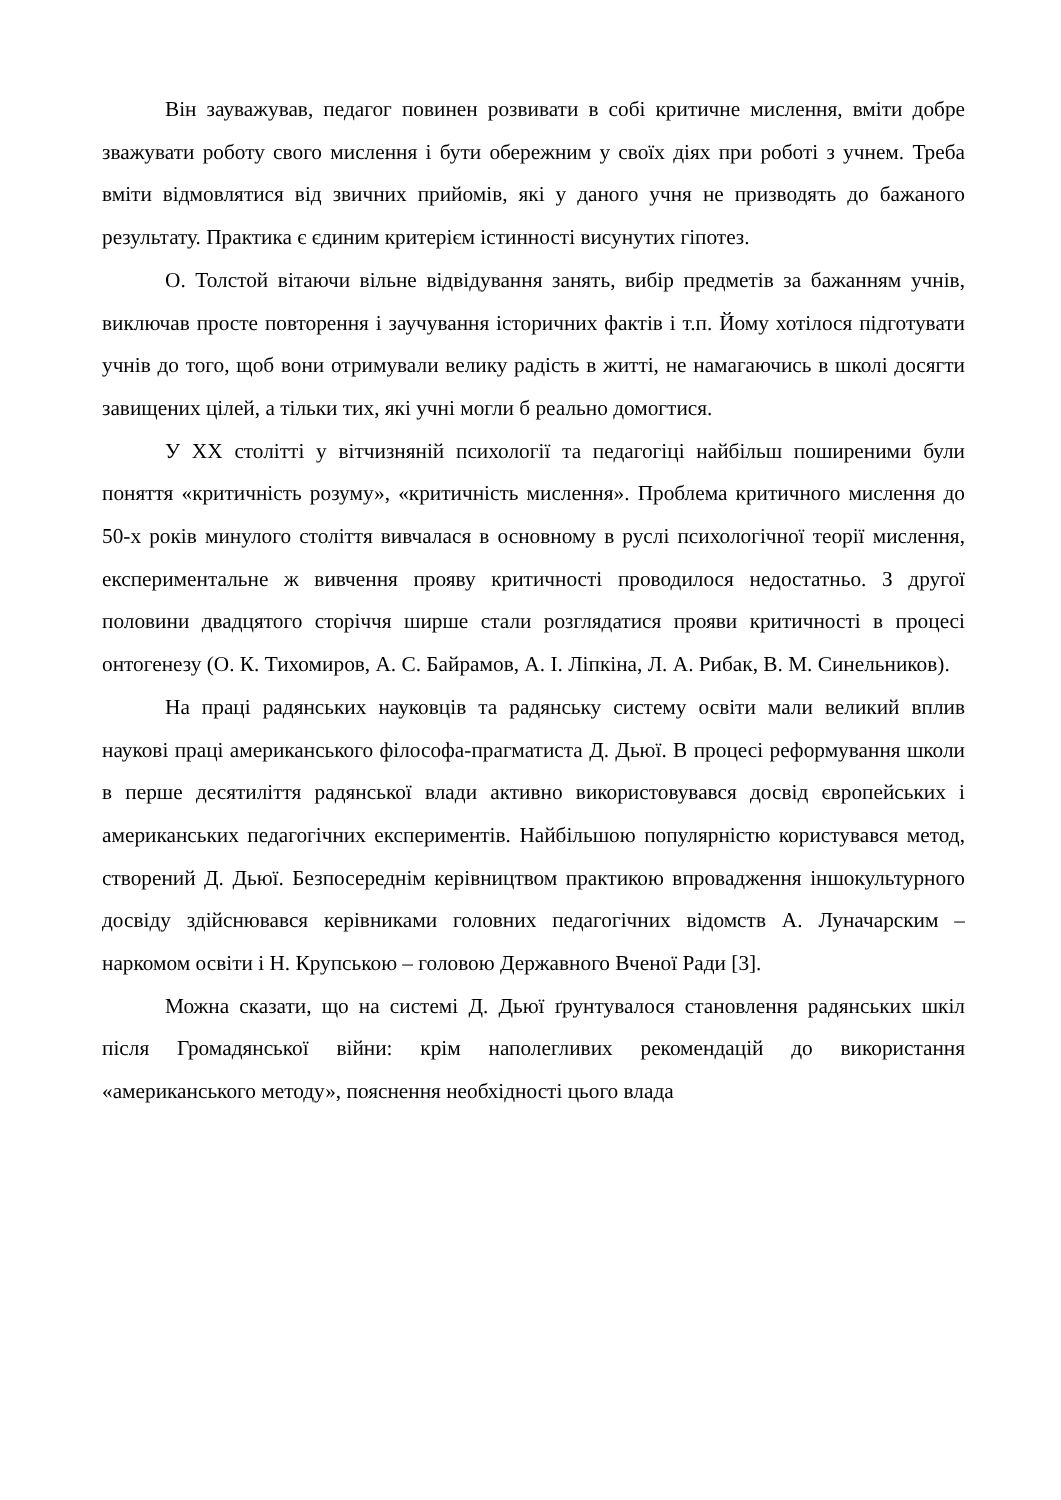Він зауважував, педагог повинен розвивати в собі критичне мислення, вміти добре зважувати роботу свого мислення і бути обережним у своїх діях при роботі з учнем. Треба вміти відмовлятися від звичних прийомів, які у даного учня не призводять до бажаного результату. Практика є єдиним критерієм істинності висунутих гіпотез.
О. Толстой вітаючи вільне відвідування занять, вибір предметів за бажанням учнів, виключав просте повторення і заучування історичних фактів і т.п. Йому хотілося підготувати учнів до того, щоб вони отримували велику радість в житті, не намагаючись в школі досягти завищених цілей, а тільки тих, які учні могли б реально домогтися.
У ХХ столітті у вітчизняній психології та педагогіці найбільш поширеними були поняття «критичність розуму», «критичність мислення». Проблема критичного мислення до 50-х років минулого століття вивчалася в основному в руслі психологічної теорії мислення, експериментальне ж вивчення прояву критичності проводилося недостатньо. З другої половини двадцятого сторіччя ширше стали розглядатися прояви критичності в процесі онтогенезу (О. К. Тихомиров, А. С. Байрамов, А. І. Ліпкіна, Л. А. Рибак, В. М. Синельников).
На праці радянських науковців та радянську систему освіти мали великий вплив наукові праці американського філософа-прагматиста Д. Дьюї. В процесі реформування школи в перше десятиліття радянської влади активно використовувався досвід європейських і американських педагогічних експериментів. Найбільшою популярністю користувався метод, створений Д. Дьюї. Безпосереднім керівництвом практикою впровадження іншокультурного досвіду здійснювався керівниками головних педагогічних відомств А. Луначарским – наркомом освіти і Н. Крупською – головою Державного Вченої Ради [3].
Можна сказати, що на системі Д. Дьюї ґрунтувалося становлення радянських шкіл після Громадянської війни: крім наполегливих рекомендацій до використання «американського методу», пояснення необхідності цього влада